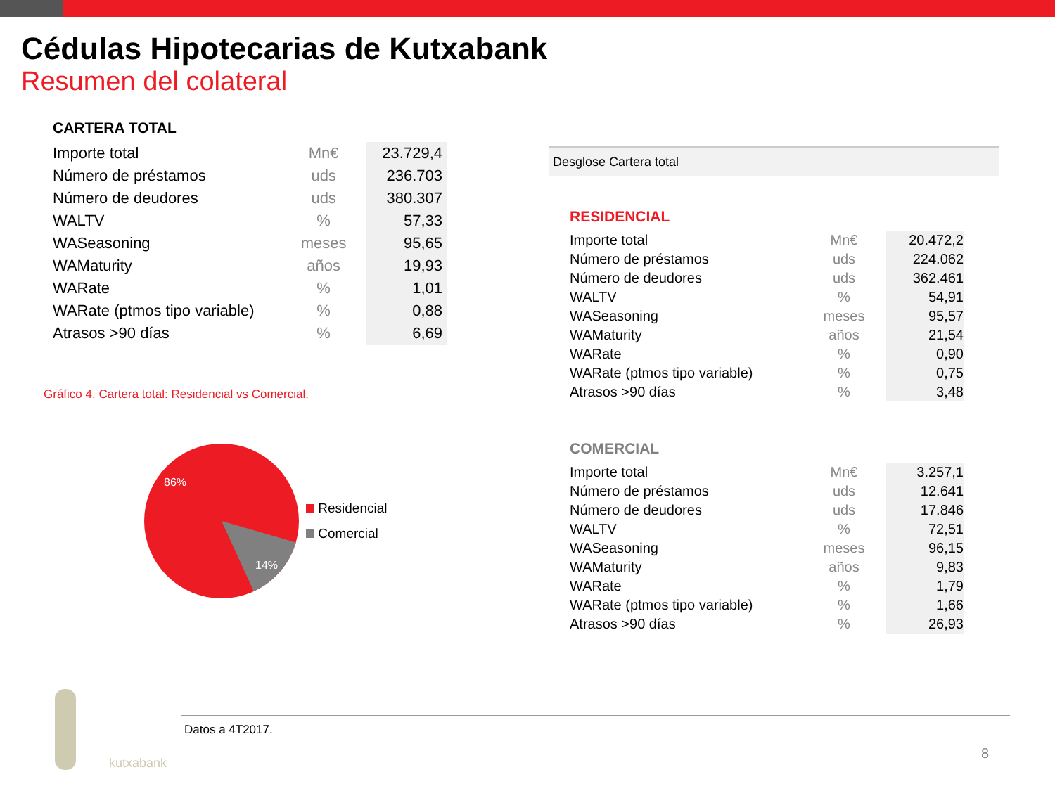Cédulas Hipotecarias de Kutxabank
Resumen del colateral
CARTERA TOTAL
| Importe total | Mn€ | 23.729,4 |
| Número de préstamos | uds | 236.703 |
| Número de deudores | uds | 380.307 |
| WALTV | % | 57,33 |
| WASeasoning | meses | 95,65 |
| WAMaturity | años | 19,93 |
| WARate | % | 1,01 |
| WARate (ptmos tipo variable) | % | 0,88 |
| Atrasos >90 días | % | 6,69 |
Gráfico 4. Cartera total: Residencial vs Comercial.
86%
14%
Residencial
Comercial
Desglose Cartera total
RESIDENCIAL
| Importe total | Mn€ | 20.472,2 |
| Número de préstamos | uds | 224.062 |
| Número de deudores | uds | 362.461 |
| WALTV | % | 54,91 |
| WASeasoning | meses | 95,57 |
| WAMaturity | años | 21,54 |
| WARate | % | 0,90 |
| WARate (ptmos tipo variable) | % | 0,75 |
| Atrasos >90 días | % | 3,48 |
COMERCIAL
| Importe total | Mn€ | 3.257,1 |
| Número de préstamos | uds | 12.641 |
| Número de deudores | uds | 17.846 |
| WALTV | % | 72,51 |
| WASeasoning | meses | 96,15 |
| WAMaturity | años | 9,83 |
| WARate | % | 1,79 |
| WARate (ptmos tipo variable) | % | 1,66 |
| Atrasos >90 días | % | 26,93 |
kutxabank
Datos a 4T2017.
8